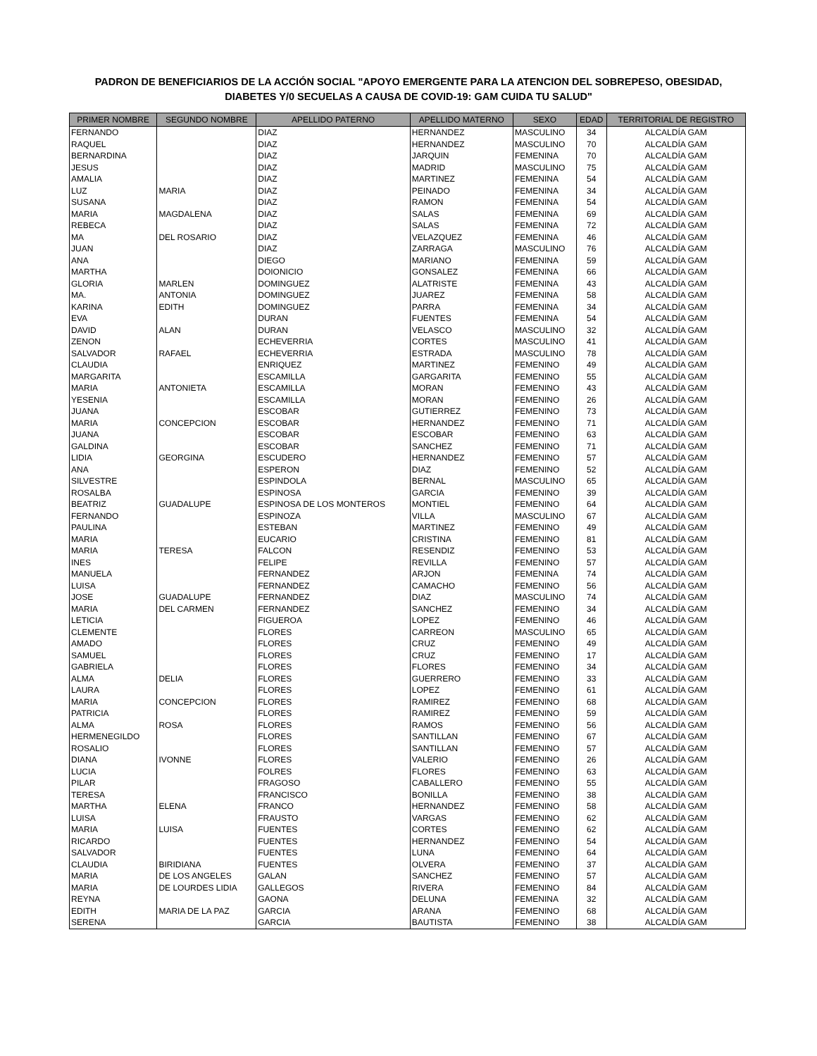PADRON DE BENEFICIARIOS DE LA ACCIÓN SOCIAL "APOYO EMERGENTE PARA LA ATENCION DEL SOBREPESO, OBESIDAD, DIABETES Y/0 SECUELAS A CAUSA DE COVID-19: GAM CUIDA TU SALUD"
| PRIMER NOMBRE | SEGUNDO NOMBRE | APELLIDO PATERNO | APELLIDO MATERNO | SEXO | EDAD | TERRITORIAL DE REGISTRO |
| --- | --- | --- | --- | --- | --- | --- |
| FERNANDO | | DIAZ | HERNANDEZ | MASCULINO | 34 | ALCALDÍA GAM |
| RAQUEL | | DIAZ | HERNANDEZ | MASCULINO | 70 | ALCALDÍA GAM |
| BERNARDINA | | DIAZ | JARQUIN | FEMENINA | 70 | ALCALDÍA GAM |
| JESUS | | DIAZ | MADRID | MASCULINO | 75 | ALCALDÍA GAM |
| AMALIA | | DIAZ | MARTINEZ | FEMENINA | 54 | ALCALDÍA GAM |
| LUZ | MARIA | DIAZ | PEINADO | FEMENINA | 34 | ALCALDÍA GAM |
| SUSANA | | DIAZ | RAMON | FEMENINA | 54 | ALCALDÍA GAM |
| MARIA | MAGDALENA | DIAZ | SALAS | FEMENINA | 69 | ALCALDÍA GAM |
| REBECA | | DIAZ | SALAS | FEMENINA | 72 | ALCALDÍA GAM |
| MA | DEL ROSARIO | DIAZ | VELAZQUEZ | FEMENINA | 46 | ALCALDÍA GAM |
| JUAN | | DIAZ | ZARRAGA | MASCULINO | 76 | ALCALDÍA GAM |
| ANA | | DIEGO | MARIANO | FEMENINA | 59 | ALCALDÍA GAM |
| MARTHA | | DOIONICIO | GONSALEZ | FEMENINA | 66 | ALCALDÍA GAM |
| GLORIA | MARLEN | DOMINGUEZ | ALATRISTE | FEMENINA | 43 | ALCALDÍA GAM |
| MA. | ANTONIA | DOMINGUEZ | JUAREZ | FEMENINA | 58 | ALCALDÍA GAM |
| KARINA | EDITH | DOMINGUEZ | PARRA | FEMENINA | 34 | ALCALDÍA GAM |
| EVA | | DURAN | FUENTES | FEMENINA | 54 | ALCALDÍA GAM |
| DAVID | ALAN | DURAN | VELASCO | MASCULINO | 32 | ALCALDÍA GAM |
| ZENON | | ECHEVERRIA | CORTES | MASCULINO | 41 | ALCALDÍA GAM |
| SALVADOR | RAFAEL | ECHEVERRIA | ESTRADA | MASCULINO | 78 | ALCALDÍA GAM |
| CLAUDIA | | ENRIQUEZ | MARTINEZ | FEMENINO | 49 | ALCALDÍA GAM |
| MARGARITA | | ESCAMILLA | GARGARITA | FEMENINO | 55 | ALCALDÍA GAM |
| MARIA | ANTONIETA | ESCAMILLA | MORAN | FEMENINO | 43 | ALCALDÍA GAM |
| YESENIA | | ESCAMILLA | MORAN | FEMENINO | 26 | ALCALDÍA GAM |
| JUANA | | ESCOBAR | GUTIERREZ | FEMENINO | 73 | ALCALDÍA GAM |
| MARIA | CONCEPCION | ESCOBAR | HERNANDEZ | FEMENINO | 71 | ALCALDÍA GAM |
| JUANA | | ESCOBAR | ESCOBAR | FEMENINO | 63 | ALCALDÍA GAM |
| GALDINA | | ESCOBAR | SANCHEZ | FEMENINO | 71 | ALCALDÍA GAM |
| LIDIA | GEORGINA | ESCUDERO | HERNANDEZ | FEMENINO | 57 | ALCALDÍA GAM |
| ANA | | ESPERON | DIAZ | FEMENINO | 52 | ALCALDÍA GAM |
| SILVESTRE | | ESPINDOLA | BERNAL | MASCULINO | 65 | ALCALDÍA GAM |
| ROSALBA | | ESPINOSA | GARCIA | FEMENINO | 39 | ALCALDÍA GAM |
| BEATRIZ | GUADALUPE | ESPINOSA DE LOS MONTEROS | MONTIEL | FEMENINO | 64 | ALCALDÍA GAM |
| FERNANDO | | ESPINOZA | VILLA | MASCULINO | 67 | ALCALDÍA GAM |
| PAULINA | | ESTEBAN | MARTINEZ | FEMENINO | 49 | ALCALDÍA GAM |
| MARIA | | EUCARIO | CRISTINA | FEMENINO | 81 | ALCALDÍA GAM |
| MARIA | TERESA | FALCON | RESENDIZ | FEMENINO | 53 | ALCALDÍA GAM |
| INES | | FELIPE | REVILLA | FEMENINO | 57 | ALCALDÍA GAM |
| MANUELA | | FERNANDEZ | ARJON | FEMENINA | 74 | ALCALDÍA GAM |
| LUISA | | FERNANDEZ | CAMACHO | FEMENINO | 56 | ALCALDÍA GAM |
| JOSE | GUADALUPE | FERNANDEZ | DIAZ | MASCULINO | 74 | ALCALDÍA GAM |
| MARIA | DEL CARMEN | FERNANDEZ | SANCHEZ | FEMENINO | 34 | ALCALDÍA GAM |
| LETICIA | | FIGUEROA | LOPEZ | FEMENINO | 46 | ALCALDÍA GAM |
| CLEMENTE | | FLORES | CARREON | MASCULINO | 65 | ALCALDÍA GAM |
| AMADO | | FLORES | CRUZ | FEMENINO | 49 | ALCALDÍA GAM |
| SAMUEL | | FLORES | CRUZ | FEMENINO | 17 | ALCALDÍA GAM |
| GABRIELA | | FLORES | FLORES | FEMENINO | 34 | ALCALDÍA GAM |
| ALMA | DELIA | FLORES | GUERRERO | FEMENINO | 33 | ALCALDÍA GAM |
| LAURA | | FLORES | LOPEZ | FEMENINO | 61 | ALCALDÍA GAM |
| MARIA | CONCEPCION | FLORES | RAMIREZ | FEMENINO | 68 | ALCALDÍA GAM |
| PATRICIA | | FLORES | RAMIREZ | FEMENINO | 59 | ALCALDÍA GAM |
| ALMA | ROSA | FLORES | RAMOS | FEMENINO | 56 | ALCALDÍA GAM |
| HERMENEGILDO | | FLORES | SANTILLAN | FEMENINO | 67 | ALCALDÍA GAM |
| ROSALIO | | FLORES | SANTILLAN | FEMENINO | 57 | ALCALDÍA GAM |
| DIANA | IVONNE | FLORES | VALERIO | FEMENINO | 26 | ALCALDÍA GAM |
| LUCIA | | FOLRES | FLORES | FEMENINO | 63 | ALCALDÍA GAM |
| PILAR | | FRAGOSO | CABALLERO | FEMENINO | 55 | ALCALDÍA GAM |
| TERESA | | FRANCISCO | BONILLA | FEMENINO | 38 | ALCALDÍA GAM |
| MARTHA | ELENA | FRANCO | HERNANDEZ | FEMENINO | 58 | ALCALDÍA GAM |
| LUISA | | FRAUSTO | VARGAS | FEMENINO | 62 | ALCALDÍA GAM |
| MARIA | LUISA | FUENTES | CORTES | FEMENINO | 62 | ALCALDÍA GAM |
| RICARDO | | FUENTES | HERNANDEZ | FEMENINO | 54 | ALCALDÍA GAM |
| SALVADOR | | FUENTES | LUNA | FEMENINO | 64 | ALCALDÍA GAM |
| CLAUDIA | BIRIDIANA | FUENTES | OLVERA | FEMENINO | 37 | ALCALDÍA GAM |
| MARIA | DE LOS ANGELES | GALAN | SANCHEZ | FEMENINO | 57 | ALCALDÍA GAM |
| MARIA | DE LOURDES LIDIA | GALLEGOS | RIVERA | FEMENINO | 84 | ALCALDÍA GAM |
| REYNA | | GAONA | DELUNA | FEMENINA | 32 | ALCALDÍA GAM |
| EDITH | MARIA DE LA PAZ | GARCIA | ARANA | FEMENINO | 68 | ALCALDÍA GAM |
| SERENA | | GARCIA | BAUTISTA | FEMENINO | 38 | ALCALDÍA GAM |